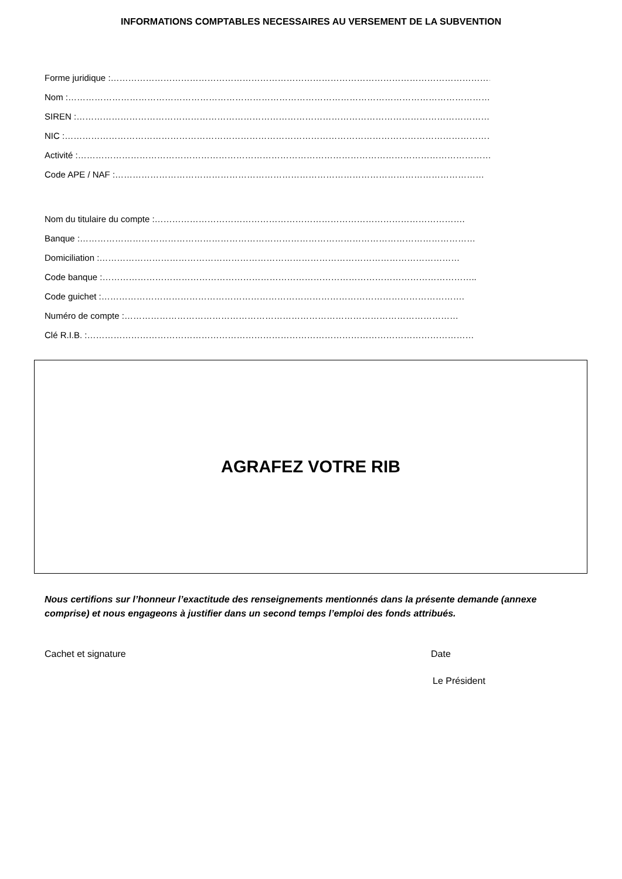INFORMATIONS COMPTABLES NECESSAIRES AU VERSEMENT DE LA SUBVENTION
Forme juridique :……………………………………………………………………………………………………………………….
Nom :…………………………………………………………………………………………………………………………………
SIREN :………………………………………………………………………………………………………………………………
NIC :………………………………………………………………………………………………………………………………….
Activité :……………………………………………………………………………………………………………………………
Code APE / NAF :………………………………………………………………………………………………………………
Nom du titulaire du compte :…………………………………………………………………………………………….
Banque :………………………………………………………………………………………………………………………
Domiciliation :……………………………………………………………………………………………………………
Code banque :………………………………………………………………………………………………………………..
Code guichet :…………………………………………………………………………………………………………….
Numéro de compte :……………………………………………………………………………………………………
Clé R.I.B. :……………………………………………………………………………………………………………………
AGRAFEZ VOTRE RIB
Nous certifions sur l’honneur l’exactitude des renseignements mentionnés dans la présente demande (annexe comprise) et nous engageons à justifier dans un second temps l’emploi des fonds attribués.
Cachet et signature Date
Le Président